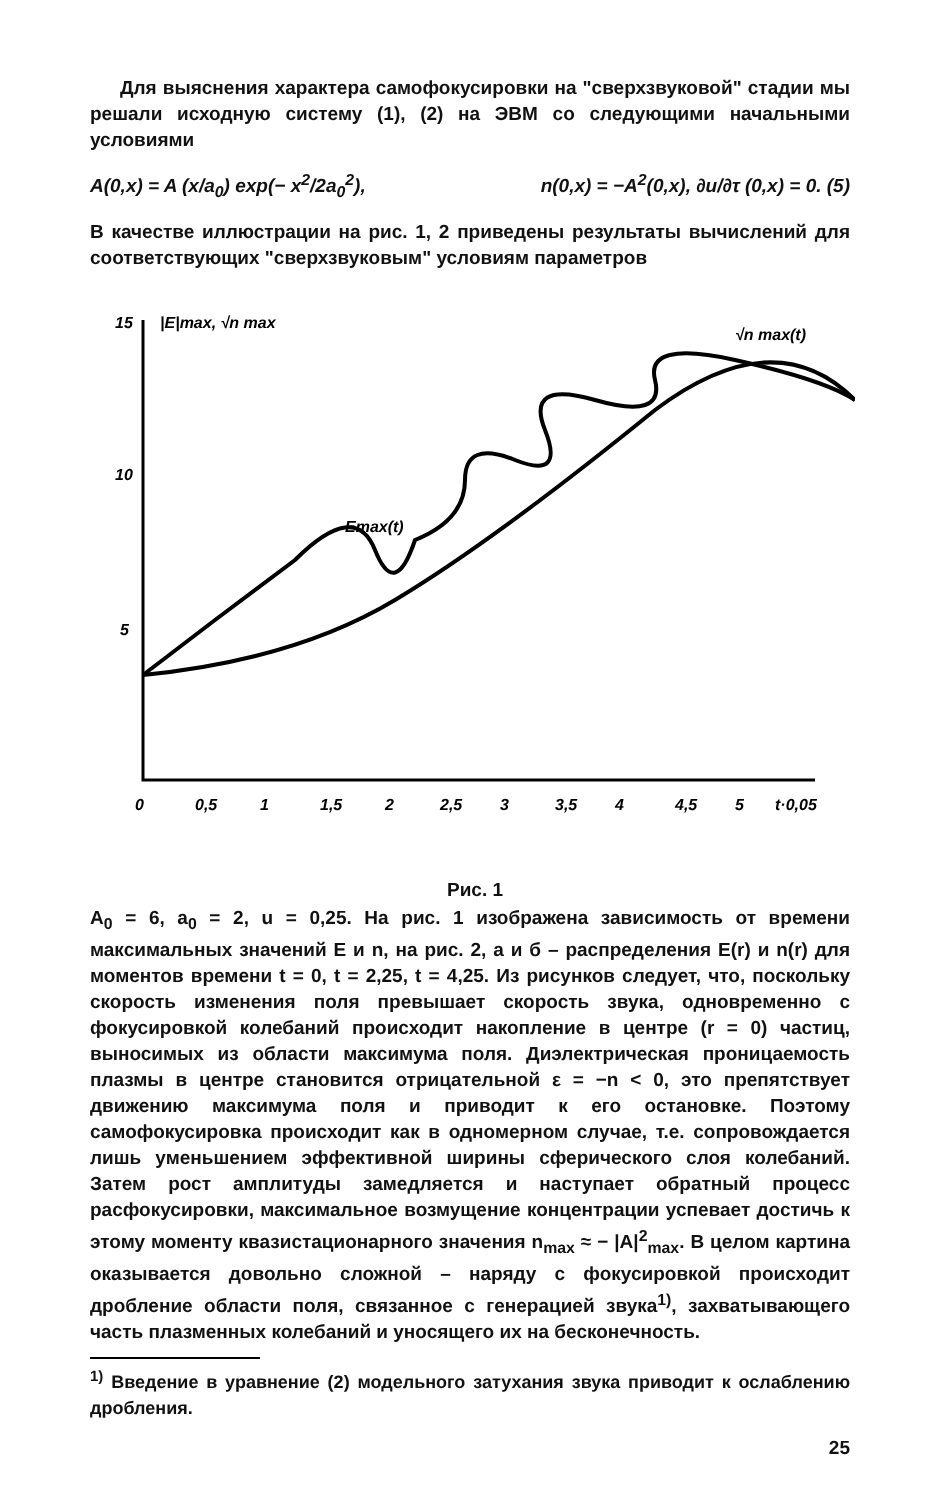Для выяснения характера самофокусировки на "сверхзвуковой" стадии мы решали исходную систему (1), (2) на ЭВМ со следующими начальными условиями
A(0,x) = A (x/a<sub>0</sub>) exp(− x<sup>2</sup>/2a<sub>0</sub><sup>2</sup>), n(0,x) = −A<sup>2</sup>(0,x), ∂u/∂τ (0,x) = 0. (5)
В качестве иллюстрации на рис. 1, 2 приведены результаты вычислений для соответствующих "сверхзвуковым" условиям параметров
15
10
5
|E|max, √n max
√n max(t)
Emax(t)
0
0,5
1
1,5
2
2,5
3
3,5
4
4,5
5
t·0,05
Рис. 1
A<sub>0</sub> = 6, a<sub>0</sub> = 2, u = 0,25. На рис. 1 изображена зависимость от времени максимальных значений E и n, на рис. 2, a и б – распределения E(r) и n(r) для моментов времени t = 0, t = 2,25, t = 4,25. Из рисунков следует, что, поскольку скорость изменения поля превышает скорость звука, одновременно с фокусировкой колебаний происходит накопление в центре (r = 0) частиц, выносимых из области максимума поля. Диэлектрическая проницаемость плазмы в центре становится отрицательной ε = −n < 0, это препятствует движению максимума поля и приводит к его остановке. Поэтому самофокусировка происходит как в одномерном случае, т.е. сопровождается лишь уменьшением эффективной ширины сферического слоя колебаний. Затем рост амплитуды замедляется и наступает обратный процесс расфокусировки, максимальное возмущение концентрации успевает достичь к этому моменту квазистационарного значения n<sub>max</sub> ≈ − |A|<sup>2</sup><sub>max</sub>. В целом картина оказывается довольно сложной – наряду с фокусировкой происходит дробление области поля, связанное с генерацией звука<sup>1)</sup>, захватывающего часть плазменных колебаний и уносящего их на бесконечность.
<sup>1)</sup> Введение в уравнение (2) модельного затухания звука приводит к ослаблению дробления.
25